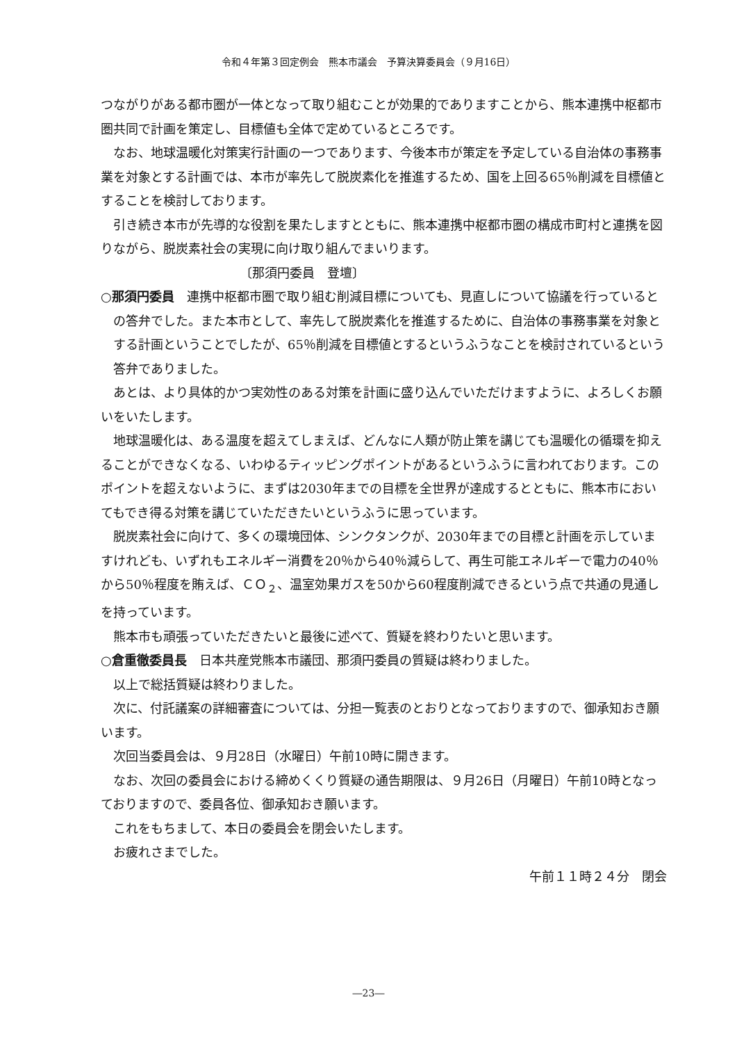令和４年第３回定例会　熊本市議会　予算決算委員会（９月16日）
つながりがある都市圏が一体となって取り組むことが効果的でありますことから、熊本連携中枢都市圏共同で計画を策定し、目標値も全体で定めているところです。
なお、地球温暖化対策実行計画の一つであります、今後本市が策定を予定している自治体の事務事業を対象とする計画では、本市が率先して脱炭素化を推進するため、国を上回る65％削減を目標値とすることを検討しております。
引き続き本市が先導的な役割を果たしますとともに、熊本連携中枢都市圏の構成市町村と連携を図りながら、脱炭素社会の実現に向け取り組んでまいります。
〔那須円委員　登壇〕
○那須円委員　連携中枢都市圏で取り組む削減目標についても、見直しについて協議を行っているとの答弁でした。また本市として、率先して脱炭素化を推進するために、自治体の事務事業を対象とする計画ということでしたが、65％削減を目標値とするというふうなことを検討されているという答弁でありました。
あとは、より具体的かつ実効性のある対策を計画に盛り込んでいただけますように、よろしくお願いをいたします。
地球温暖化は、ある温度を超えてしまえば、どんなに人類が防止策を講じても温暖化の循環を抑えることができなくなる、いわゆるティッピングポイントがあるというふうに言われております。このポイントを超えないように、まずは2030年までの目標を全世界が達成するとともに、熊本市においてもでき得る対策を講じていただきたいというふうに思っています。
脱炭素社会に向けて、多くの環境団体、シンクタンクが、2030年までの目標と計画を示していますけれども、いずれもエネルギー消費を20％から40％減らして、再生可能エネルギーで電力の40％から50％程度を賄えば、ＣＯ<sub>２</sub>、温室効果ガスを50から60程度削減できるという点で共通の見通しを持っています。
熊本市も頑張っていただきたいと最後に述べて、質疑を終わりたいと思います。
○倉重徹委員長　日本共産党熊本市議団、那須円委員の質疑は終わりました。
以上で総括質疑は終わりました。
次に、付託議案の詳細審査については、分担一覧表のとおりとなっておりますので、御承知おき願います。
次回当委員会は、９月28日（水曜日）午前10時に開きます。
なお、次回の委員会における締めくくり質疑の通告期限は、９月26日（月曜日）午前10時となっておりますので、委員各位、御承知おき願います。
これをもちまして、本日の委員会を閉会いたします。
お疲れさまでした。
午前１１時２４分　閉会
―23―